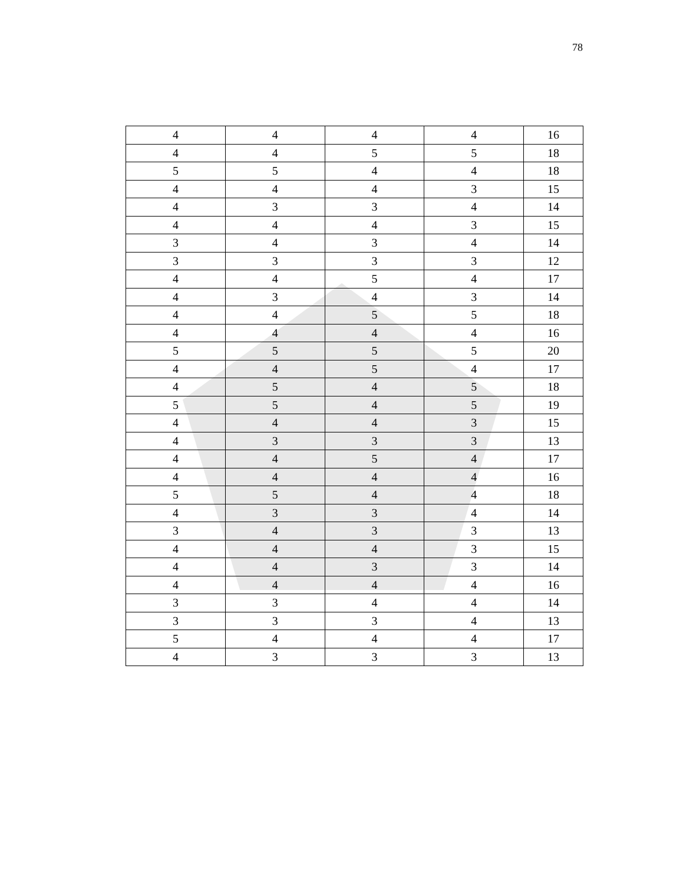78
| 4 | 4 | 4 | 4 | 16 |
| 4 | 4 | 5 | 5 | 18 |
| 5 | 5 | 4 | 4 | 18 |
| 4 | 4 | 4 | 3 | 15 |
| 4 | 3 | 3 | 4 | 14 |
| 4 | 4 | 4 | 3 | 15 |
| 3 | 4 | 3 | 4 | 14 |
| 3 | 3 | 3 | 3 | 12 |
| 4 | 4 | 5 | 4 | 17 |
| 4 | 3 | 4 | 3 | 14 |
| 4 | 4 | 5 | 5 | 18 |
| 4 | 4 | 4 | 4 | 16 |
| 5 | 5 | 5 | 5 | 20 |
| 4 | 4 | 5 | 4 | 17 |
| 4 | 5 | 4 | 5 | 18 |
| 5 | 5 | 4 | 5 | 19 |
| 4 | 4 | 4 | 3 | 15 |
| 4 | 3 | 3 | 3 | 13 |
| 4 | 4 | 5 | 4 | 17 |
| 4 | 4 | 4 | 4 | 16 |
| 5 | 5 | 4 | 4 | 18 |
| 4 | 3 | 3 | 4 | 14 |
| 3 | 4 | 3 | 3 | 13 |
| 4 | 4 | 4 | 3 | 15 |
| 4 | 4 | 3 | 3 | 14 |
| 4 | 4 | 4 | 4 | 16 |
| 3 | 3 | 4 | 4 | 14 |
| 3 | 3 | 3 | 4 | 13 |
| 5 | 4 | 4 | 4 | 17 |
| 4 | 3 | 3 | 3 | 13 |